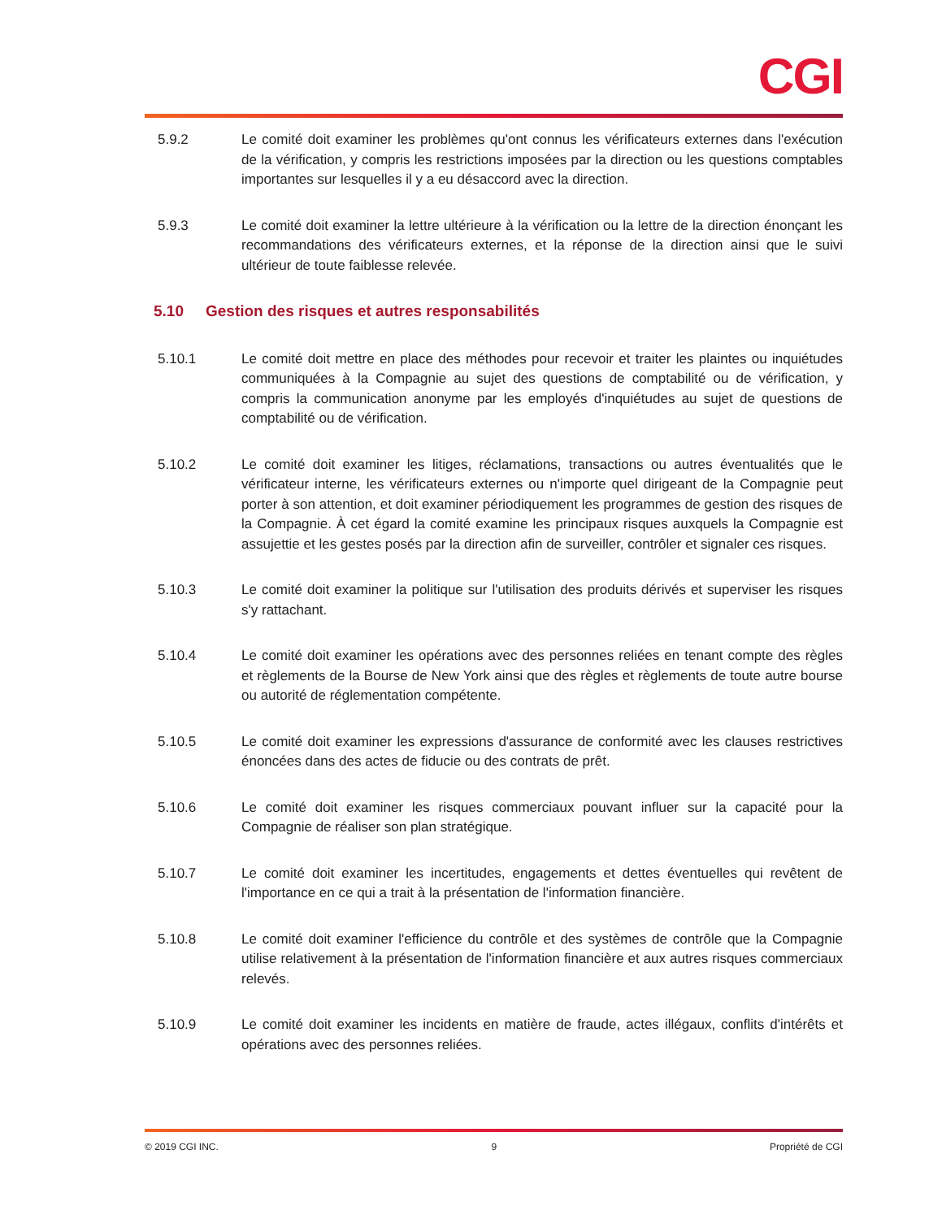CGI
5.9.2 Le comité doit examiner les problèmes qu'ont connus les vérificateurs externes dans l'exécution de la vérification, y compris les restrictions imposées par la direction ou les questions comptables importantes sur lesquelles il y a eu désaccord avec la direction.
5.9.3 Le comité doit examiner la lettre ultérieure à la vérification ou la lettre de la direction énonçant les recommandations des vérificateurs externes, et la réponse de la direction ainsi que le suivi ultérieur de toute faiblesse relevée.
5.10 Gestion des risques et autres responsabilités
5.10.1 Le comité doit mettre en place des méthodes pour recevoir et traiter les plaintes ou inquiétudes communiquées à la Compagnie au sujet des questions de comptabilité ou de vérification, y compris la communication anonyme par les employés d'inquiétudes au sujet de questions de comptabilité ou de vérification.
5.10.2 Le comité doit examiner les litiges, réclamations, transactions ou autres éventualités que le vérificateur interne, les vérificateurs externes ou n'importe quel dirigeant de la Compagnie peut porter à son attention, et doit examiner périodiquement les programmes de gestion des risques de la Compagnie. À cet égard la comité examine les principaux risques auxquels la Compagnie est assujettie et les gestes posés par la direction afin de surveiller, contrôler et signaler ces risques.
5.10.3 Le comité doit examiner la politique sur l'utilisation des produits dérivés et superviser les risques s'y rattachant.
5.10.4 Le comité doit examiner les opérations avec des personnes reliées en tenant compte des règles et règlements de la Bourse de New York ainsi que des règles et règlements de toute autre bourse ou autorité de réglementation compétente.
5.10.5 Le comité doit examiner les expressions d'assurance de conformité avec les clauses restrictives énoncées dans des actes de fiducie ou des contrats de prêt.
5.10.6 Le comité doit examiner les risques commerciaux pouvant influer sur la capacité pour la Compagnie de réaliser son plan stratégique.
5.10.7 Le comité doit examiner les incertitudes, engagements et dettes éventuelles qui revêtent de l'importance en ce qui a trait à la présentation de l'information financière.
5.10.8 Le comité doit examiner l'efficience du contrôle et des systèmes de contrôle que la Compagnie utilise relativement à la présentation de l'information financière et aux autres risques commerciaux relevés.
5.10.9 Le comité doit examiner les incidents en matière de fraude, actes illégaux, conflits d'intérêts et opérations avec des personnes reliées.
© 2019 CGI INC. 9 Propriété de CGI